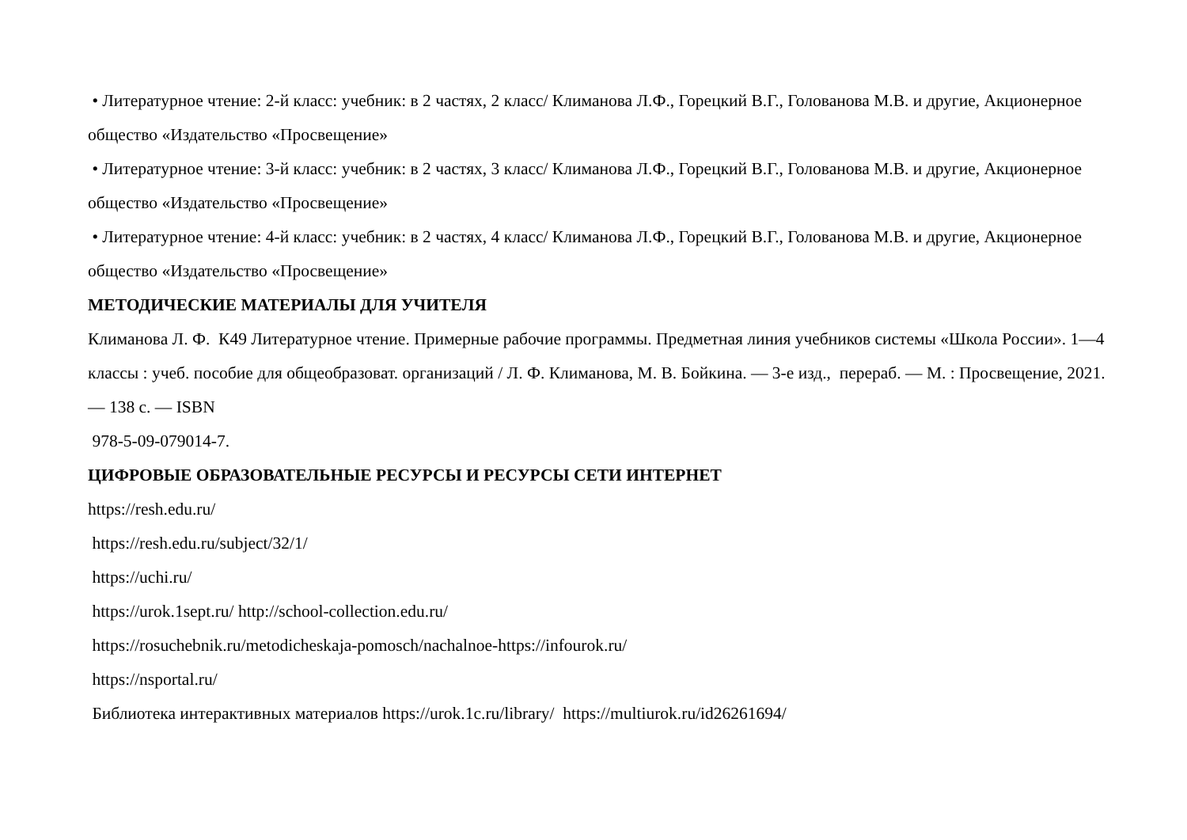• Литературное чтение: 2-й класс: учебник: в 2 частях, 2 класс/ Климанова Л.Ф., Горецкий В.Г., Голованова М.В. и другие, Акционерное общество «Издательство «Просвещение»
• Литературное чтение: 3-й класс: учебник: в 2 частях, 3 класс/ Климанова Л.Ф., Горецкий В.Г., Голованова М.В. и другие, Акционерное общество «Издательство «Просвещение»
• Литературное чтение: 4-й класс: учебник: в 2 частях, 4 класс/ Климанова Л.Ф., Горецкий В.Г., Голованова М.В. и другие, Акционерное общество «Издательство «Просвещение»
МЕТОДИЧЕСКИЕ МАТЕРИАЛЫ ДЛЯ УЧИТЕЛЯ
Климанова Л. Ф. К49 Литературное чтение. Примерные рабочие программы. Предметная линия учебников системы «Школа России». 1—4 классы : учеб. пособие для общеобразоват. организаций / Л. Ф. Климанова, М. В. Бойкина. — 3-е изд., перераб. — М. : Просвещение, 2021. — 138 с. — ISBN
978-5-09-079014-7.
ЦИФРОВЫЕ ОБРАЗОВАТЕЛЬНЫЕ РЕСУРСЫ И РЕСУРСЫ СЕТИ ИНТЕРНЕТ
https://resh.edu.ru/
https://resh.edu.ru/subject/32/1/
https://uchi.ru/
https://urok.1sept.ru/ http://school-collection.edu.ru/
https://rosuchebnik.ru/metodicheskaja-pomosch/nachalnoe-https://infourok.ru/
https://nsportal.ru/
Библиотека интерактивных материалов https://urok.1c.ru/library/ https://multiurok.ru/id26261694/